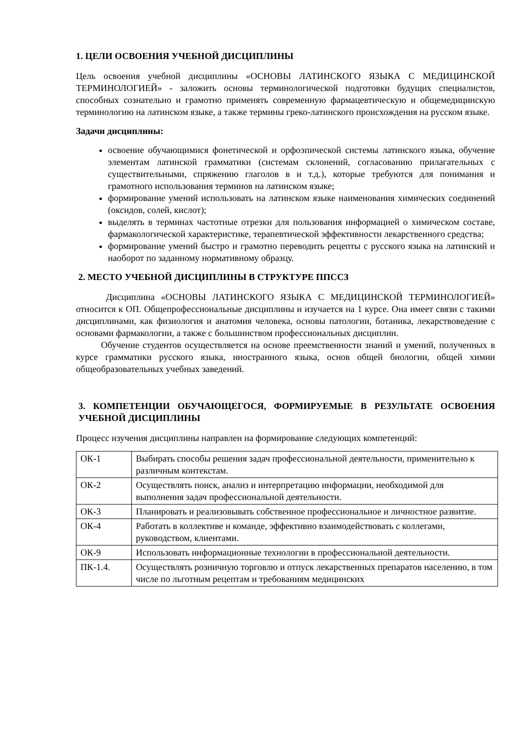1. ЦЕЛИ ОСВОЕНИЯ УЧЕБНОЙ ДИСЦИПЛИНЫ
Цель освоения учебной дисциплины «ОСНОВЫ ЛАТИНСКОГО ЯЗЫКА С МЕДИЦИНСКОЙ ТЕРМИНОЛОГИЕЙ» - заложить основы терминологической подготовки будущих специалистов, способных сознательно и грамотно применять современную фармацевтическую и общемедицинскую терминологию на латинском языке, а также термины греко-латинского происхождения на русском языке.
Задачи дисциплины:
освоение обучающимися фонетической и орфоэпической системы латинского языка, обучение элементам латинской грамматики (системам склонений, согласованию прилагательных с существительными, спряжению глаголов в и т.д.), которые требуются для понимания и грамотного использования терминов на латинском языке;
формирование умений использовать на латинском языке наименования химических соединений (оксидов, солей, кислот);
выделять в терминах частотные отрезки для пользования информацией о химическом составе, фармакологической характеристике, терапевтической эффективности лекарственного средства;
формирование умений быстро и грамотно переводить рецепты с русского языка на латинский и наоборот по заданному нормативному образцу.
2. МЕСТО УЧЕБНОЙ ДИСЦИПЛИНЫ В СТРУКТУРЕ ППССЗ
Дисциплина «ОСНОВЫ ЛАТИНСКОГО ЯЗЫКА С МЕДИЦИНСКОЙ ТЕРМИНОЛОГИЕЙ» относится к ОП. Общепрофессиональные дисциплины и изучается на 1 курсе. Она имеет связи с такими дисциплинами, как физиология и анатомия человека, основы патологии, ботаника, лекарствоведение с основами фармакологии, а также с большинством профессиональных дисциплин.
Обучение студентов осуществляется на основе преемственности знаний и умений, полученных в курсе грамматики русского языка, иностранного языка, основ общей биологии, общей химии общеобразовательных учебных заведений.
3. КОМПЕТЕНЦИИ ОБУЧАЮЩЕГОСЯ, ФОРМИРУЕМЫЕ В РЕЗУЛЬТАТЕ ОСВОЕНИЯ УЧЕБНОЙ ДИСЦИПЛИНЫ
Процесс изучения дисциплины направлен на формирование следующих компетенций:
| ОК-1 | Выбирать способы решения задач профессиональной деятельности, применительно к различным контекстам. |
| ОК-2 | Осуществлять поиск, анализ и интерпретацию информации, необходимой для выполнения задач профессиональной деятельности. |
| ОК-3 | Планировать и реализовывать собственное профессиональное и личностное развитие. |
| ОК-4 | Работать в коллективе и команде, эффективно взаимодействовать с коллегами, руководством, клиентами. |
| ОК-9 | Использовать информационные технологии в профессиональной деятельности. |
| ПК-1.4. | Осуществлять розничную торговлю и отпуск лекарственных препаратов населению, в том числе по льготным рецептам и требованиям медицинских |